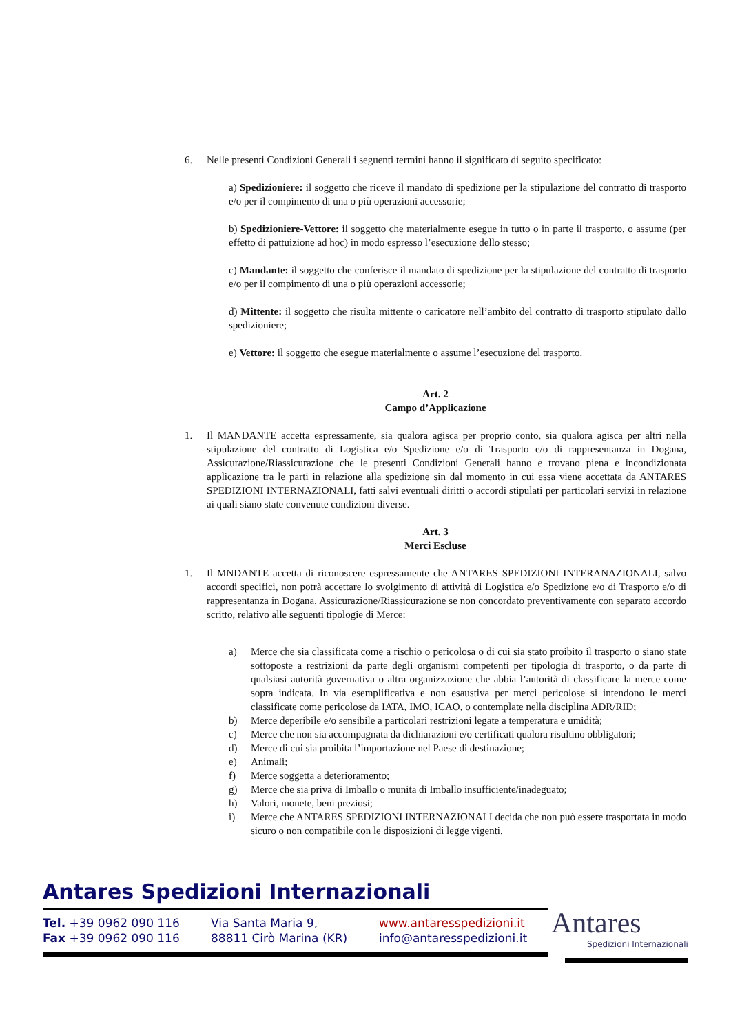6. Nelle presenti Condizioni Generali i seguenti termini hanno il significato di seguito specificato:
a) Spedizioniere: il soggetto che riceve il mandato di spedizione per la stipulazione del contratto di trasporto e/o per il compimento di una o più operazioni accessorie;
b) Spedizioniere-Vettore: il soggetto che materialmente esegue in tutto o in parte il trasporto, o assume (per effetto di pattuizione ad hoc) in modo espresso l’esecuzione dello stesso;
c) Mandante: il soggetto che conferisce il mandato di spedizione per la stipulazione del contratto di trasporto e/o per il compimento di una o più operazioni accessorie;
d) Mittente: il soggetto che risulta mittente o caricatore nell’ambito del contratto di trasporto stipulato dallo spedizioniere;
e) Vettore: il soggetto che esegue materialmente o assume l’esecuzione del trasporto.
Art. 2
Campo d’Applicazione
1. Il MANDANTE accetta espressamente, sia qualora agisca per proprio conto, sia qualora agisca per altri nella stipulazione del contratto di Logistica e/o Spedizione e/o di Trasporto e/o di rappresentanza in Dogana, Assicurazione/Riassicurazione che le presenti Condizioni Generali hanno e trovano piena e incondizionata applicazione tra le parti in relazione alla spedizione sin dal momento in cui essa viene accettata da ANTARES SPEDIZIONI INTERNAZIONALI, fatti salvi eventuali diritti o accordi stipulati per particolari servizi in relazione ai quali siano state convenute condizioni diverse.
Art. 3
Merci Escluse
1. Il MNDANTE accetta di riconoscere espressamente che ANTARES SPEDIZIONI INTERANAZIONALI, salvo accordi specifici, non potrà accettare lo svolgimento di attività di Logistica e/o Spedizione e/o di Trasporto e/o di rappresentanza in Dogana, Assicurazione/Riassicurazione se non concordato preventivamente con separato accordo scritto, relativo alle seguenti tipologie di Merce:
a) Merce che sia classificata come a rischio o pericolosa o di cui sia stato proibito il trasporto o siano state sottoposte a restrizioni da parte degli organismi competenti per tipologia di trasporto, o da parte di qualsiasi autorità governativa o altra organizzazione che abbia l’autorità di classificare la merce come sopra indicata. In via esemplificativa e non esaustiva per merci pericolose si intendono le merci classificate come pericolose da IATA, IMO, ICAO, o contemplate nella disciplina ADR/RID;
b) Merce deperibile e/o sensibile a particolari restrizioni legate a temperatura e umidità;
c) Merce che non sia accompagnata da dichiarazioni e/o certificati qualora risultino obbligatori;
d) Merce di cui sia proibita l’importazione nel Paese di destinazione;
e) Animali;
f) Merce soggetta a deterioramento;
g) Merce che sia priva di Imballo o munita di Imballo insufficiente/inadeguato;
h) Valori, monete, beni preziosi;
i) Merce che ANTARES SPEDIZIONI INTERNAZIONALI decida che non può essere trasportata in modo sicuro o non compatibile con le disposizioni di legge vigenti.
Antares Spedizioni Internazionali
Tel. +39 0962 090 116
Fax +39 0962 090 116
Via Santa Maria 9,
88811 Cirò Marina (KR)
www.antaresspedizioni.it
info@antaresspedizioni.it
Antares
Spedizioni Internazionali